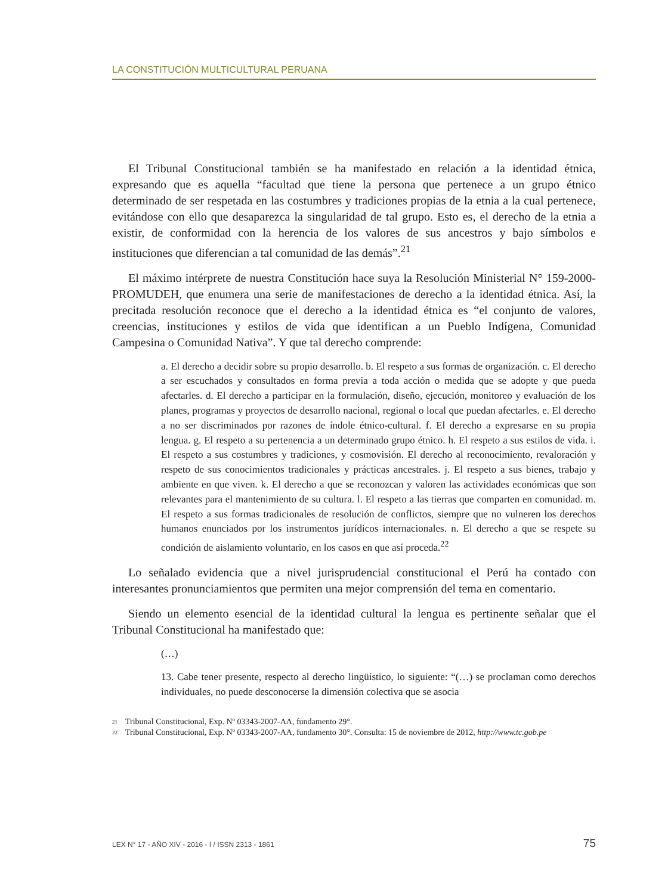LA CONSTITUCIÓN MULTICULTURAL PERUANA
El Tribunal Constitucional también se ha manifestado en relación a la identidad étnica, expresando que es aquella “facultad que tiene la persona que pertenece a un grupo étnico determinado de ser respetada en las costumbres y tradiciones propias de la etnia a la cual pertenece, evitándose con ello que desaparezca la singularidad de tal grupo. Esto es, el derecho de la etnia a existir, de conformidad con la herencia de los valores de sus ancestros y bajo símbolos e instituciones que diferencian a tal comunidad de las demás”.<sup>21</sup>
El máximo intérprete de nuestra Constitución hace suya la Resolución Ministerial N° 159-2000-PROMUDEH, que enumera una serie de manifestaciones de derecho a la identidad étnica. Así, la precitada resolución reconoce que el derecho a la identidad étnica es “el conjunto de valores, creencias, instituciones y estilos de vida que identifican a un Pueblo Indígena, Comunidad Campesina o Comunidad Nativa”. Y que tal derecho comprende:
a. El derecho a decidir sobre su propio desarrollo. b. El respeto a sus formas de organización. c. El derecho a ser escuchados y consultados en forma previa a toda acción o medida que se adopte y que pueda afectarles. d. El derecho a participar en la formulación, diseño, ejecución, monitoreo y evaluación de los planes, programas y proyectos de desarrollo nacional, regional o local que puedan afectarles. e. El derecho a no ser discriminados por razones de índole étnico-cultural. f. El derecho a expresarse en su propia lengua. g. El respeto a su pertenencia a un determinado grupo étnico. h. El respeto a sus estilos de vida. i. El respeto a sus costumbres y tradiciones, y cosmovisión. El derecho al reconocimiento, revaloración y respeto de sus conocimientos tradicionales y prácticas ancestrales. j. El respeto a sus bienes, trabajo y ambiente en que viven. k. El derecho a que se reconozcan y valoren las actividades económicas que son relevantes para el mantenimiento de su cultura. l. El respeto a las tierras que comparten en comunidad. m. El respeto a sus formas tradicionales de resolución de conflictos, siempre que no vulneren los derechos humanos enunciados por los instrumentos jurídicos internacionales. n. El derecho a que se respete su condición de aislamiento voluntario, en los casos en que así proceda.<sup>22</sup>
Lo señalado evidencia que a nivel jurisprudencial constitucional el Perú ha contado con interesantes pronunciamientos que permiten una mejor comprensión del tema en comentario.
Siendo un elemento esencial de la identidad cultural la lengua es pertinente señalar que el Tribunal Constitucional ha manifestado que:
(…)
13. Cabe tener presente, respecto al derecho lingüístico, lo siguiente: “(…) se proclaman como derechos individuales, no puede desconocerse la dimensión colectiva que se asocia
21 Tribunal Constitucional, Exp. Nº 03343-2007-AA, fundamento 29°.
22 Tribunal Constitucional, Exp. Nº 03343-2007-AA, fundamento 30°. Consulta: 15 de noviembre de 2012, http://www.tc.gob.pe
LEX N° 17 - AÑO XIV - 2016 - I / ISSN 2313 - 1861 75